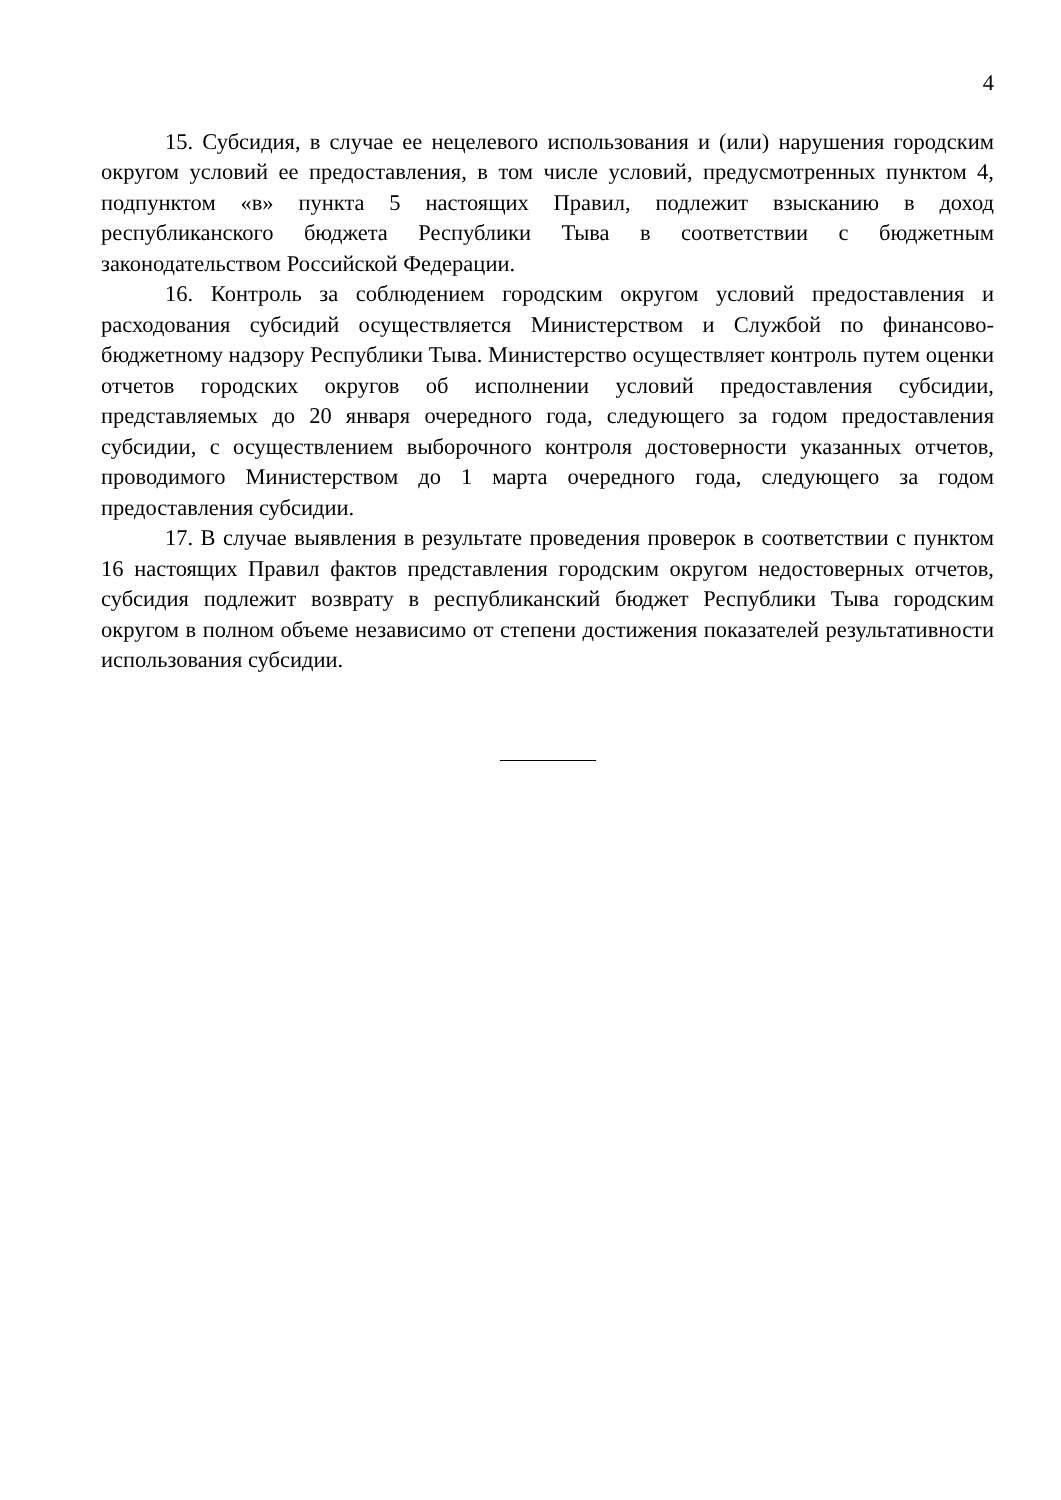4
15. Субсидия, в случае ее нецелевого использования и (или) нарушения городским округом условий ее предоставления, в том числе условий, предусмотренных пунктом 4, подпунктом «в» пункта 5 настоящих Правил, подлежит взысканию в доход республиканского бюджета Республики Тыва в соответствии с бюджетным законодательством Российской Федерации.
16. Контроль за соблюдением городским округом условий предоставления и расходования субсидий осуществляется Министерством и Службой по финансово-бюджетному надзору Республики Тыва. Министерство осуществляет контроль путем оценки отчетов городских округов об исполнении условий предоставления субсидии, представляемых до 20 января очередного года, следующего за годом предоставления субсидии, с осуществлением выборочного контроля достоверности указанных отчетов, проводимого Министерством до 1 марта очередного года, следующего за годом предоставления субсидии.
17. В случае выявления в результате проведения проверок в соответствии с пунктом 16 настоящих Правил фактов представления городским округом недостоверных отчетов, субсидия подлежит возврату в республиканский бюджет Республики Тыва городским округом в полном объеме независимо от степени достижения показателей результативности использования субсидии.